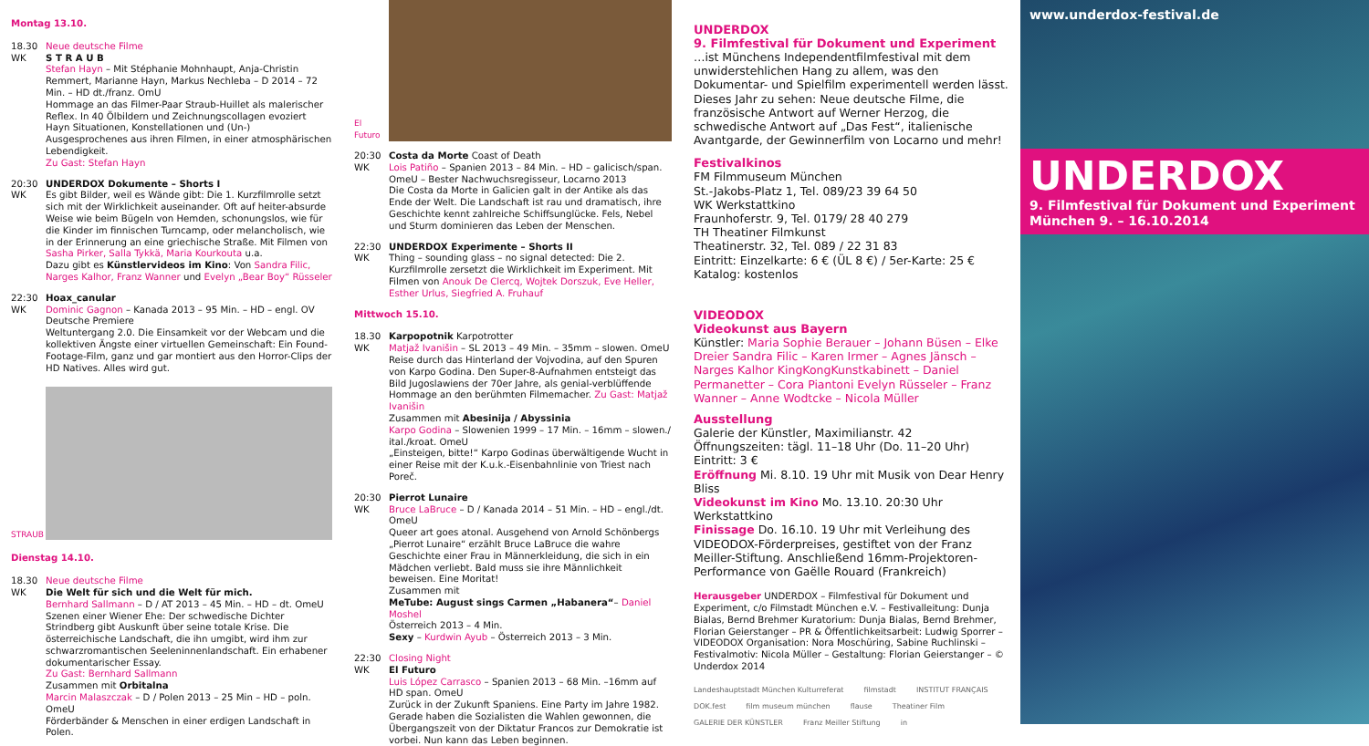Montag 13.10.
18.30
WK
Neue deutsche Filme
S T R A U B
Stefan Hayn – Mit Stéphanie Mohnhaupt, Anja-Christin Remmert, Marianne Hayn, Markus Nechleba – D 2014 – 72 Min. – HD dt./franz. OmU
Hommage an das Filmer-Paar Straub-Huillet als malerischer Reflex. In 40 Ölbildern und Zeichnungscollagen evoziert Hayn Situationen, Konstellationen und (Un-) Ausgesprochenes aus ihren Filmen, in einer atmosphärischen Lebendigkeit.
Zu Gast: Stefan Hayn
20:30
WK
UNDERDOX Dokumente – Shorts I
Es gibt Bilder, weil es Wände gibt: Die 1. Kurzfilmrolle setzt sich mit der Wirklichkeit auseinander. Oft auf heiter-absurde Weise wie beim Bügeln von Hemden, schonungslos, wie für die Kinder im finnischen Turncamp, oder melancholisch, wie in der Erinnerung an eine griechische Straße. Mit Filmen von Sasha Pirker, Salla Tykkä, Maria Kourkouta u.a.
Dazu gibt es Künstlervideos im Kino: Von Sandra Filic, Narges Kalhor, Franz Wanner und Evelyn „Bear Boy“ Rüsseler
22:30
WK
Hoax_canular
Dominic Gagnon – Kanada 2013 – 95 Min. – HD – engl. OV
Deutsche Premiere
Weltuntergang 2.0. Die Einsamkeit vor der Webcam und die kollektiven Ängste einer virtuellen Gemeinschaft: Ein Found-Footage-Film, ganz und gar montiert aus den Horror-Clips der HD Natives. Alles wird gut.
STRAUB
Dienstag 14.10.
18.30
WK
Neue deutsche Filme
Die Welt für sich und die Welt für mich.
Bernhard Sallmann – D / AT 2013 – 45 Min. – HD – dt. OmeU
Szenen einer Wiener Ehe: Der schwedische Dichter Strindberg gibt Auskunft über seine totale Krise. Die österreichische Landschaft, die ihn umgibt, wird ihm zur schwarzromantischen Seeleninnenlandschaft. Ein erhabener dokumentarischer Essay.
Zu Gast: Bernhard Sallmann
Zusammen mit Orbitalna
Marcin Malaszczak – D / Polen 2013 – 25 Min – HD – poln. OmeU
Förderbänder & Menschen in einer erdigen Landschaft in Polen.
El Futuro
20:30
WK
Costa da Morte Coast of Death
Lois Patiño – Spanien 2013 – 84 Min. – HD – galicisch/span. OmeU – Bester Nachwuchsregisseur, Locarno 2013
Die Costa da Morte in Galicien galt in der Antike als das Ende der Welt. Die Landschaft ist rau und dramatisch, ihre Geschichte kennt zahlreiche Schiffsunglücke. Fels, Nebel und Sturm dominieren das Leben der Menschen.
22:30
WK
UNDERDOX Experimente – Shorts II
Thing – sounding glass – no signal detected: Die 2. Kurzfilmrolle zersetzt die Wirklichkeit im Experiment. Mit Filmen von Anouk De Clercq, Wojtek Dorszuk, Eve Heller, Esther Urlus, Siegfried A. Fruhauf
Mittwoch 15.10.
18.30
WK
Karpopotnik Karpotrotter
Matjaž Ivanišin – SL 2013 – 49 Min. – 35mm – slowen. OmeU
Reise durch das Hinterland der Vojvodina, auf den Spuren von Karpo Godina. Den Super-8-Aufnahmen entsteigt das Bild Jugoslawiens der 70er Jahre, als genial-verblüffende Hommage an den berühmten Filmemacher. Zu Gast: Matjaž Ivanišin
Zusammen mit Abesinija / Abyssinia
Karpo Godina – Slowenien 1999 – 17 Min. – 16mm – slowen./ ital./kroat. OmeU
„Einsteigen, bitte!“ Karpo Godinas überwältigende Wucht in einer Reise mit der K.u.k.-Eisenbahnlinie von Triest nach Poreč.
20:30
WK
Pierrot Lunaire
Bruce LaBruce – D / Kanada 2014 – 51 Min. – HD – engl./dt. OmeU
Queer art goes atonal. Ausgehend von Arnold Schönbergs „Pierrot Lunaire“ erzählt Bruce LaBruce die wahre Geschichte einer Frau in Männerkleidung, die sich in ein Mädchen verliebt. Bald muss sie ihre Männlichkeit beweisen. Eine Moritat!
Zusammen mit
MeTube: August sings Carmen „Habanera“– Daniel Moshel
Österreich 2013 – 4 Min.
Sexy – Kurdwin Ayub – Österreich 2013 – 3 Min.
22:30
WK
Closing Night
El Futuro
Luis López Carrasco – Spanien 2013 – 68 Min. –16mm auf HD span. OmeU
Zurück in der Zukunft Spaniens. Eine Party im Jahre 1982. Gerade haben die Sozialisten die Wahlen gewonnen, die Übergangszeit von der Diktatur Francos zur Demokratie ist vorbei. Nun kann das Leben beginnen.
UNDERDOX
9. Filmfestival für Dokument und Experiment
…ist Münchens Independentfilmfestival mit dem unwiderstehlichen Hang zu allem, was den Dokumentar- und Spielfilm experimentell werden lässt. Dieses Jahr zu sehen: Neue deutsche Filme, die französische Antwort auf Werner Herzog, die schwedische Antwort auf „Das Fest“, italienische Avantgarde, der Gewinnerfilm von Locarno und mehr!
Festivalkinos
FM Filmmuseum München
St.-Jakobs-Platz 1, Tel. 089/23 39 64 50
WK Werkstattkino
Fraunhoferstr. 9, Tel. 0179/ 28 40 279
TH Theatiner Filmkunst
Theatinerstr. 32, Tel. 089 / 22 31 83
Eintritt: Einzelkarte: 6 € (ÜL 8 €) / 5er-Karte: 25 €
Katalog: kostenlos
VIDEODOX
Videokunst aus Bayern
Künstler: Maria Sophie Berauer – Johann Büsen – Elke Dreier Sandra Filic – Karen Irmer – Agnes Jänsch – Narges Kalhor KingKongKunstkabinett – Daniel Permanetter – Cora Piantoni Evelyn Rüsseler – Franz Wanner – Anne Wodtcke – Nicola Müller
Ausstellung
Galerie der Künstler, Maximilianstr. 42
Öffnungszeiten: tägl. 11–18 Uhr (Do. 11–20 Uhr)
Eintritt: 3 €
Eröffnung Mi. 8.10. 19 Uhr mit Musik von Dear Henry Bliss
Videokunst im Kino Mo. 13.10. 20:30 Uhr Werkstattkino
Finissage Do. 16.10. 19 Uhr mit Verleihung des VIDEODOX-Förderpreises, gestiftet von der Franz Meiller-Stiftung. Anschließend 16mm-Projektoren-Performance von Gaëlle Rouard (Frankreich)
Herausgeber UNDERDOX – Filmfestival für Dokument und Experiment, c/o Filmstadt München e.V. – Festivalleitung: Dunja Bialas, Bernd Brehmer Kuratorium: Dunja Bialas, Bernd Brehmer, Florian Geierstanger – PR & Öffentlichkeitsarbeit: Ludwig Sporrer – VIDEODOX Organisation: Nora Moschüring, Sabine Ruchlinski – Festivalmotiv: Nicola Müller – Gestaltung: Florian Geierstanger – © Underdox 2014
Landeshauptstadt München Kulturreferat filmstadt INSTITUT FRANÇAIS DOK.fest film museum münchen flause Theatiner Film GALERIE DER KÜNSTLER Franz Meiller Stiftung in
www.underdox-festival.de
UNDERDOX
9. Filmfestival für Dokument und Experiment
München 9. – 16.10.2014